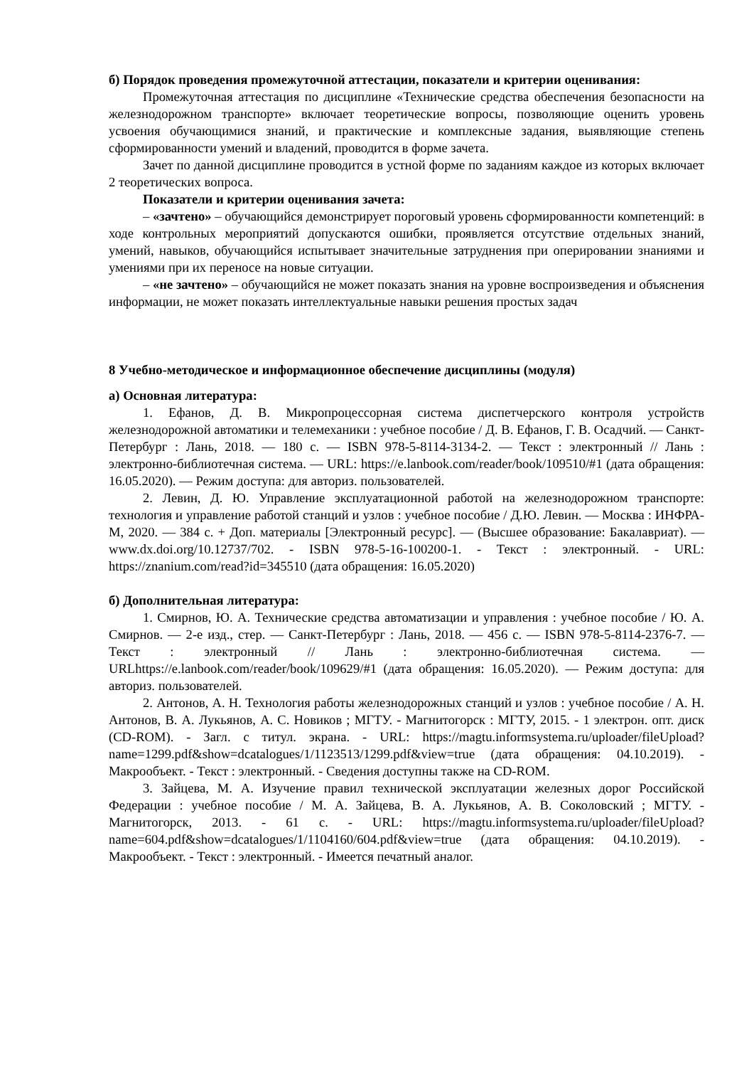б) Порядок проведения промежуточной аттестации, показатели и критерии оценивания:
Промежуточная аттестация по дисциплине «Технические средства обеспечения безопасности на железнодорожном транспорте» включает теоретические вопросы, позволяющие оценить уровень усвоения обучающимися знаний, и практические и комплексные задания, выявляющие степень сформированности умений и владений, проводится в форме зачета.
Зачет по данной дисциплине проводится в устной форме по заданиям каждое из которых включает 2 теоретических вопроса.
Показатели и критерии оценивания зачета:
– «зачтено» – обучающийся демонстрирует пороговый уровень сформированности компетенций: в ходе контрольных мероприятий допускаются ошибки, проявляется отсутствие отдельных знаний, умений, навыков, обучающийся испытывает значительные затруднения при оперировании знаниями и умениями при их переносе на новые ситуации.
– «не зачтено» – обучающийся не может показать знания на уровне воспроизведения и объяснения информации, не может показать интеллектуальные навыки решения простых задач
8 Учебно-методическое и информационное обеспечение дисциплины (модуля)
а) Основная литература:
1. Ефанов, Д. В. Микропроцессорная система диспетчерского контроля устройств железнодорожной автоматики и телемеханики : учебное пособие / Д. В. Ефанов, Г. В. Осадчий. — Санкт-Петербург : Лань, 2018. — 180 с. — ISBN 978-5-8114-3134-2. — Текст : электронный // Лань : электронно-библиотечная система. — URL: https://e.lanbook.com/reader/book/109510/#1 (дата обращения: 16.05.2020). — Режим доступа: для авториз. пользователей.
2. Левин, Д. Ю. Управление эксплуатационной работой на железнодорожном транспорте: технология и управление работой станций и узлов : учебное пособие / Д.Ю. Левин. — Москва : ИНФРА-М, 2020. — 384 с. + Доп. материалы [Электронный ресурс]. — (Высшее образование: Бакалавриат). — www.dx.doi.org/10.12737/702. - ISBN 978-5-16-100200-1. - Текст : электронный. - URL: https://znanium.com/read?id=345510 (дата обращения: 16.05.2020)
б) Дополнительная литература:
1. Смирнов, Ю. А. Технические средства автоматизации и управления : учебное пособие / Ю. А. Смирнов. — 2-е изд., стер. — Санкт-Петербург : Лань, 2018. — 456 с. — ISBN 978-5-8114-2376-7. — Текст : электронный // Лань : электронно-библиотечная система. — URLhttps://e.lanbook.com/reader/book/109629/#1 (дата обращения: 16.05.2020). — Режим доступа: для авториз. пользователей.
2. Антонов, А. Н. Технология работы железнодорожных станций и узлов : учебное пособие / А. Н. Антонов, В. А. Лукьянов, А. С. Новиков ; МГТУ. - Магнитогорск : МГТУ, 2015. - 1 электрон. опт. диск (CD-ROM). - Загл. с титул. экрана. - URL: https://magtu.informsystema.ru/uploader/fileUpload?name=1299.pdf&show=dcatalogues/1/1123513/1299.pdf&view=true (дата обращения: 04.10.2019). - Макрообъект. - Текст : электронный. - Сведения доступны также на CD-ROM.
3. Зайцева, М. А. Изучение правил технической эксплуатации железных дорог Российской Федерации : учебное пособие / М. А. Зайцева, В. А. Лукьянов, А. В. Соколовский ; МГТУ. - Магнитогорск, 2013. - 61 с. - URL: https://magtu.informsystema.ru/uploader/fileUpload?name=604.pdf&show=dcatalogues/1/1104160/604.pdf&view=true (дата обращения: 04.10.2019). - Макрообъект. - Текст : электронный. - Имеется печатный аналог.